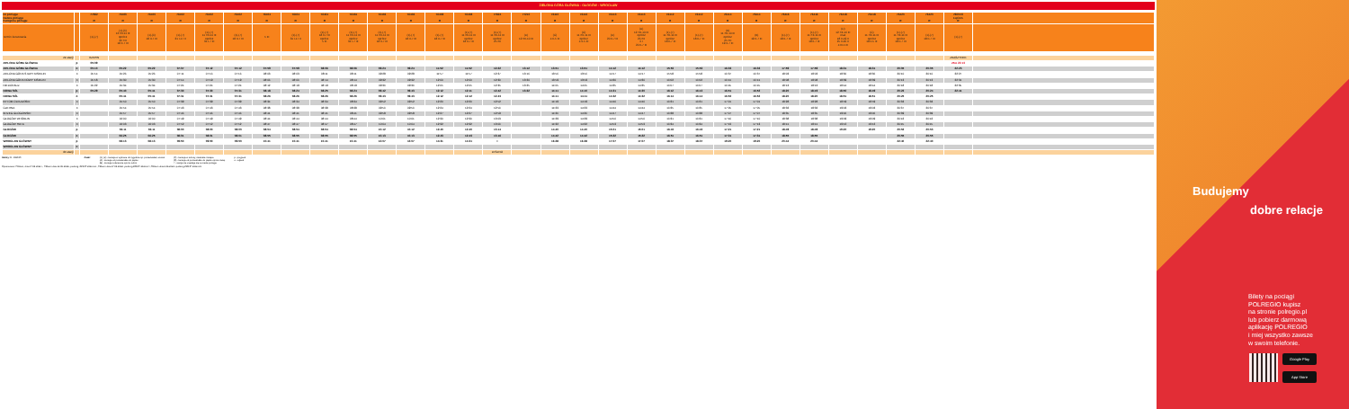ZIELONA GÓRA GŁÓWNA - GŁOGÓW - WROCŁAW
| Nr pociągu Nazwa pociągu Kategoria pociągu | | 77832 R | 76400 R | 76400 R | 76402 R | 76402 R | 76402 R | 76404 R | 76404 R | 76404 R | 76404 R | 76406 R | 76406 R | 76408 R | 76408 R | 77824 R | 77210 R | 76410 R | 76410 R | 76410 R | 76410 R | 76412 R | 76412 R | 76414 R | 76414 R | 76416 R | 76416 R | 76418 R | 76418 R | 76420 R | 76420 R | 79607/6 ŁĄCZA R | |
| --- | --- | --- | --- | --- | --- | --- | --- | --- | --- | --- | --- | --- | --- | --- | --- | --- | --- | --- | --- | --- | --- | --- | --- | --- | --- | --- | --- | --- | --- | --- | --- | --- | --- |
| Termin kursowania | | (1)-(7) | (1)-(6) 12 XII-11 III oprócz 26 XII 18 II-7 III | (1)-(6) 18 II-7 III | (1)-(7) 31 I-17 II | (1)-(7) 11 XII-11 III oprócz 31 I-7 III | (1)-(7) 18 II-7 III | 5 III | (1)-(7) 31 I-17 II | (1)-(7) 18 II-7 III oprócz 5 III | (1)-(7) 11 XII-11 III oprócz 31 I-7 III | (1)-(7) 11 XII-11 III oprócz 18 II-7 III | (1)-(7) 18 II-7 III | (1)-(7) 18 II-7 III | (1)-(7) 11 XII-11 III oprócz 18 II-7 III | (1)-(7) 11 XII-11 III oprócz 25 XII | (D) 12 XII-10 III | (C) 4 II-5 III | (C) 11 XII-11 III oprócz 4 II-5 III | (D) 20 II-7 III | (A) 12 XII-10 III oprócz 26 XII 6 I 20 II-7 III | (1)-(7) 11 XII-11 III oprócz 18 II-7 III | (1)-(7) 18 II-7 III | (B) 11 XII-10 III oprócz 25 XII 19 II-7 III | (B) 19 II-7 III | (1)-(7) 18 II-7 III | (1)-(7) 11 XII-11 III oprócz 18 II-7 III | (D) 12 XII-10 III oraz 18 II-19 II 25 II-26 II 4 III-5 III | (C) 11 XII-11 III oprócz 18 II-5 III | (1)-(7) 11 XII-11 III oprócz 18 II-7 III | (1)-(7) 18 II-7 III | (1)-(7) | |
| ze stacji | | RZEPIN | | | | | | | | | | | | | | | | | | | | | | | | | | | | | | ZBĄSZYNEK | |
| ZIELONA GÓRA GŁÓWNA | p | 05:09 | | | | | | | | | | | | | | | | | | | | | | | | | | | | | | ZKA 22:13 | |
| ZIELONA GÓRA GŁÓWNA | o | 05:10 | 05:22 | 05:22 | 07:07 | 07:12 | 07:12 | 07:59 | 07:59 | 08:06 | 08:06 | 09:24 | 09:24 | 11:52 | 11:52 | 12:22 | 13:12 | 13:51 | 13:51 | 14:12 | 14:12 | 15:53 | 15:53 | 16:33 | 16:33 | 17:59 | 17:59 | 18:31 | 18:31 | 20:05 | 20:05 | 22:23 | |
| ZIELONA GÓRA STARY KISIELIN | o | 05:14 | 05:26 | 05:26 | 07:11 | 07:16 | 07:16 | 08:03 | 08:03 | 08:11 | 08:11 | 09:28 | 09:28 | 11:57 | 11:57 | 12:27 | 13:16 | 13:56 | 13:56 | 14:17 | 14:17 | 15:58 | 15:58 | 16:37 | 16:37 | 18:03 | 18:03 | 18:36 | 18:36 | 20:10 | 20:10 | 22:27 | |
| ZIELONA GÓRA NOWY KISIELIN | o | 05:18 | 05:30 | 05:30 | 07:14 | 07:19 | 07:19 | 08:06 | 08:06 | 08:14 | 08:14 | 09:32 | 09:32 | 12:00 | 12:00 | 12:30 | 13:20 | 13:59 | 13:59 | 14:20 | 14:20 | 16:02 | 16:02 | 16:41 | 16:41 | 18:08 | 18:08 | 18:39 | 18:39 | 20:13 | 20:13 | 22:31 | |
| NIEDORADZ | o | 05:22 | 05:34 | 05:34 | 07:24 | 07:24 | 07:24 | 08:12 | 08:19 | 08:19 | 08:19 | 09:36 | 09:36 | 12:05 | 12:05 | 12:35 | 13:25 | 14:05 | 14:05 | 14:25 | 14:25 | 16:07 | 16:07 | 16:45 | 16:45 | 18:13 | 18:13 | 18:44 | 18:44 | 20:18 | 20:18 | 22:35 | |
| NOWA SÓL | p | 05:29 | 05:40 | 05:41 | 07:30 | 07:30 | 07:31 | 08:18 | 08:24 | 08:25 | 08:24 | 09:42 | 09:43 | 12:12 | 12:11 | 12:42 | 13:32 | 14:11 | 14:10 | 14:31 | 14:30 | 16:12 | 16:13 | 16:51 | 16:52 | 18:20 | 18:19 | 18:50 | 18:49 | 20:23 | 20:24 | 22:41 | |
| NOWA SÓL | o | | 05:41 | 05:41 | 07:31 | 07:31 | 07:31 | 08:26 | 08:26 | 08:26 | 08:26 | 09:43 | 09:43 | 12:12 | 12:12 | 12:43 | | 14:11 | 14:11 | 14:32 | 14:32 | 16:14 | 16:14 | 16:52 | 16:52 | 18:20 | 18:20 | 18:51 | 18:51 | 20:25 | 20:25 | | |
| BYTOM ODRZAŃSKI | o | | 05:50 | 05:50 | 07:39 | 07:39 | 07:39 | 08:34 | 08:34 | 08:34 | 08:34 | 09:52 | 09:52 | 12:20 | 12:20 | 12:52 | | 14:19 | 14:19 | 14:40 | 14:40 | 16:21 | 16:21 | 17:01 | 17:01 | 18:28 | 18:28 | 18:59 | 18:59 | 20:33 | 20:33 | | |
| CZERNA | o | | 05:54 | 05:54 | 07:43 | 07:43 | 07:43 | 08:38 | 08:38 | 08:38 | 08:38 | 09:56 | 09:56 | 12:24 | 12:24 | 12:56 | | 14:23 | 14:23 | 14:44 | 14:44 | 16:25 | 16:25 | 17:05 | 17:05 | 18:32 | 18:32 | 19:03 | 19:03 | 20:37 | 20:37 | | |
| BRZEG GŁOGOWSKI | o | | 05:57 | 05:57 | 07:46 | 07:46 | 07:46 | 08:41 | 08:41 | 08:41 | 08:41 | 09:58 | 09:58 | 12:27 | 12:27 | 12:59 | | 14:26 | 14:26 | 14:47 | 14:47 | 16:28 | 16:28 | 17:07 | 17:07 | 18:35 | 18:35 | 19:06 | 19:06 | 20:39 | 20:39 | | |
| GŁOGÓW WRÓBLIN | o | | 06:00 | 06:00 | 07:49 | 07:49 | 07:49 | 08:44 | 08:44 | 08:44 | 08:44 | 10:01 | 10:01 | 12:30 | 12:30 | 13:03 | | 14:29 | 14:29 | 14:50 | 14:50 | 16:31 | 16:31 | 17:10 | 17:10 | 18:38 | 18:38 | 19:09 | 19:09 | 20:42 | 20:42 | | |
| GŁOGÓW HUTA | o | | 06:03 | 06:03 | 07:52 | 07:52 | 07:52 | 08:47 | 08:47 | 08:47 | 08:47 | 10:04 | 10:04 | 12:32 | 12:32 | 13:06 | | 14:32 | 14:32 | 14:53 | 14:53 | 16:34 | 16:34 | 17:13 | 17:13 | 18:41 | 18:41 | 19:12 | 19:12 | 20:45 | 20:45 | | |
| GŁOGÓW | p | | 06:11 | 06:11 | 08:00 | 08:00 | 08:00 | 08:54 | 08:54 | 08:54 | 08:54 | 10:12 | 10:12 | 12:40 | 12:40 | 13:14 | | 14:40 | 14:40 | 15:01 | 15:01 | 16:43 | 16:43 | 17:21 | 17:21 | 18:49 | 18:49 | 19:20 | 19:20 | 20:53 | 20:53 | | |
| GŁOGÓW | o | | 06:25 | 06:25 | 08:01 | 08:01 | 08:01 | 08:55 | 08:55 | 08:55 | 08:55 | 10:13 | 10:13 | 12:43 | 12:43 | 13:16 | | 14:42 | 14:42 | 15:22 | 15:22 | 16:51 | 16:51 | 17:31 | 17:31 | 18:55 | 18:55 | | | 20:55 | 20:55 | | |
| WROCŁAW GŁÓWNY | p | | 08:13 | 08:13 | 09:50 | 09:50 | 09:50 | 10:41 | 10:41 | 10:41 | 10:41 | 12:07 | 12:07 | 14:31 | 14:31 | < | | 16:28 | 16:28 | 17:07 | 17:07 | 18:37 | 18:37 | 19:20 | 19:20 | 20:44 | 20:44 | | | 22:40 | 22:40 | | |
| WROCŁAW GŁÓWNY | o | | | | | | | | | | | | | | | | | | | | | | | | | | | | | | | | |
| do stacji | | | | | | | | | | | | | | | | LESZNO | | | | | | | | | | | | | | | | | |
Skróty: R - REGIO Znaki: (1), (2) - kursuje w wybrane dni tygodnia np. poniedziałek, wtorek
(A) - kursuje od poniedziałku do piątku
(B) - kursuje codziennie oprócz sobót
(C) - kursuje w soboty, niedziele i święta
(D) - kursuje od poniedziałku do piątku oprócz świąt
< - stacja nie znajduje się na trasie pociągu
p - przyjazd
o - odjazd
Opracowano: PRHzm, dnia 17.05.2022 r., PRHzm dnia 23.05.2022r.,podst.tg. ZZRJP 2022-3-2., PRHzm dnia 27.05.2022r.,podst.tg.ZZRJP 2022-3-4.,PRHzm dnia 6.06.2022 r.podst.tg.ZZRJP 2022-3-5
Budujemy
dobre relacje
Bilety na pociągi
POLREGIO kupisz
na stronie polregio.pl
lub pobierz darmową
aplikację POLREGIO
i miej wszystko zawsze
w swoim telefonie.
Google Play
App Store